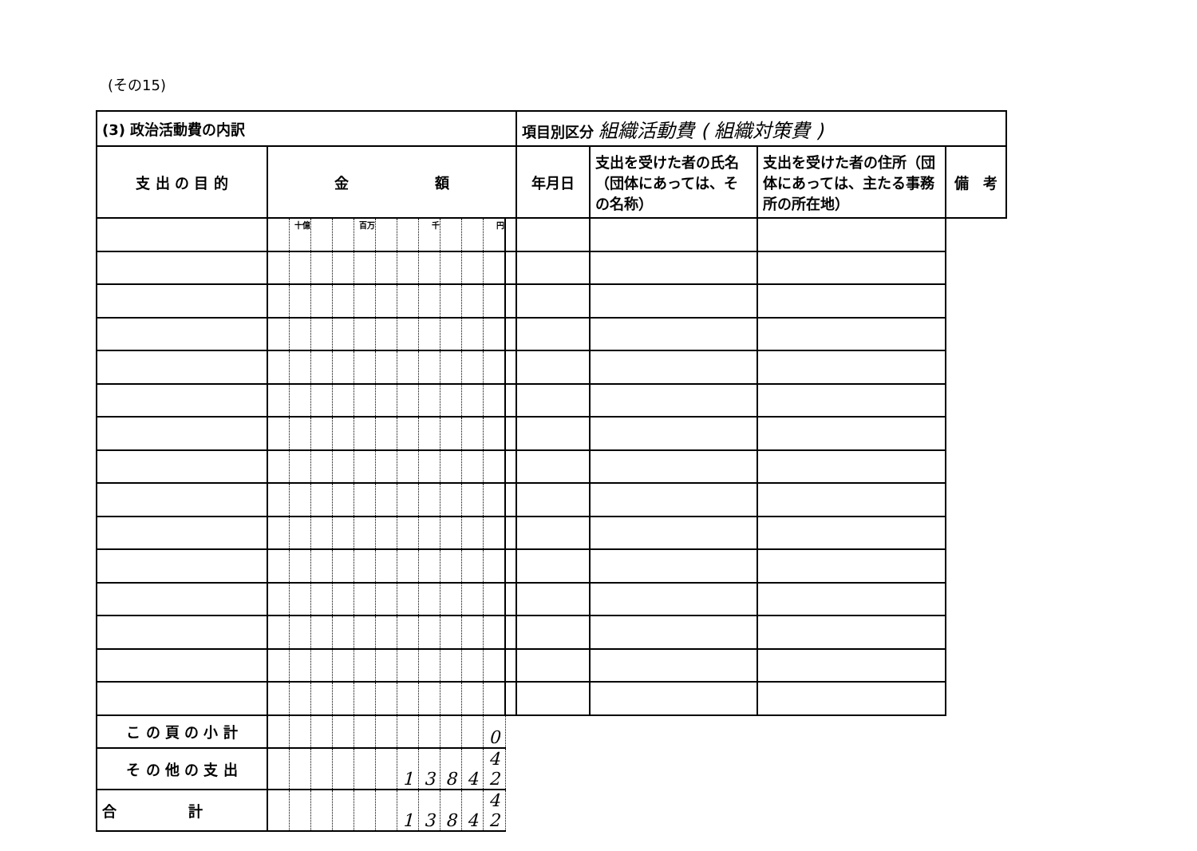(その15)
| (3) 政治活動費の内訳 | | | | | | | | | | | | | 項目別区分 組織活動費 ( 組織対策費 ) | | | |
| 支 出 の 目 的 | 金 額 | | | | | | | | | | | | 年月日 | 支出を受けた者の氏名（団体にあっては、その名称） | 支出を受けた者の住所（団体にあっては、主たる事務所の所在地） | 備 考 |
| | | 十億 | | | 百万 | | | 千 | | | 円 | | | | | |
| こ の 頁 の 小 計 | | | | | | | | | | | 0 | | | | | |
| そ の 他 の 支 出 | | | | | | | 1 | 3 | 8 | 4 | 4 2 | | | | | |
| 合 計 | | | | | | | 1 | 3 | 8 | 4 | 4 2 | | | | | |